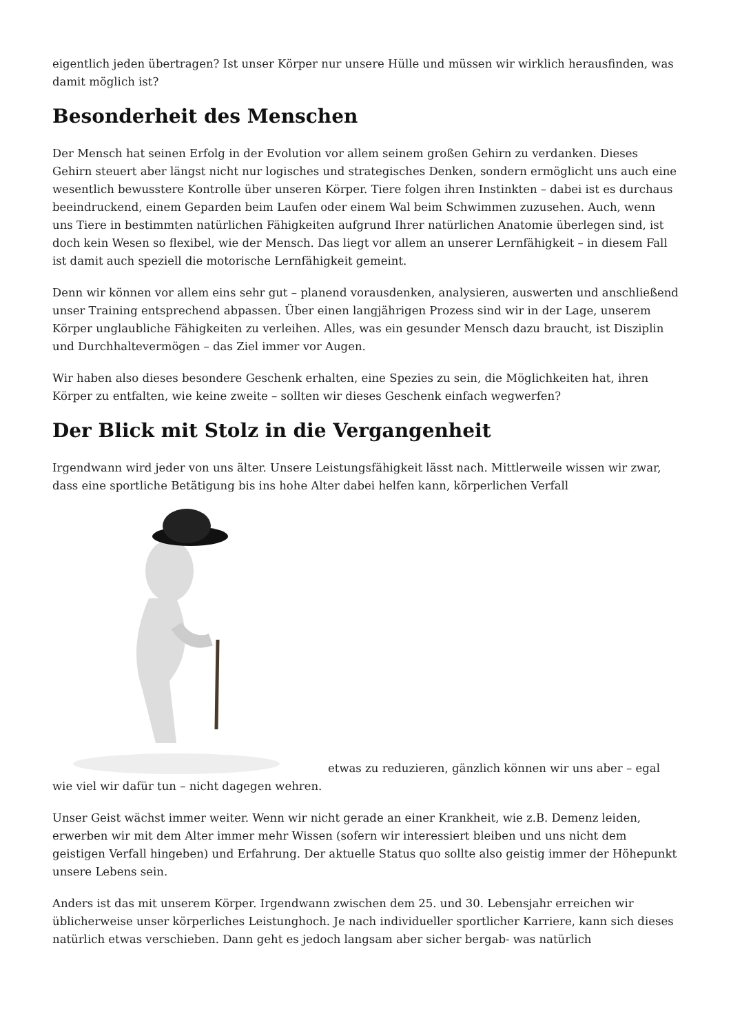eigentlich jeden übertragen? Ist unser Körper nur unsere Hülle und müssen wir wirklich herausfinden, was damit möglich ist?
Besonderheit des Menschen
Der Mensch hat seinen Erfolg in der Evolution vor allem seinem großen Gehirn zu verdanken. Dieses Gehirn steuert aber längst nicht nur logisches und strategisches Denken, sondern ermöglicht uns auch eine wesentlich bewusstere Kontrolle über unseren Körper. Tiere folgen ihren Instinkten – dabei ist es durchaus beeindruckend, einem Geparden beim Laufen oder einem Wal beim Schwimmen zuzusehen. Auch, wenn uns Tiere in bestimmten natürlichen Fähigkeiten aufgrund Ihrer natürlichen Anatomie überlegen sind, ist doch kein Wesen so flexibel, wie der Mensch. Das liegt vor allem an unserer Lernfähigkeit – in diesem Fall ist damit auch speziell die motorische Lernfähigkeit gemeint.
Denn wir können vor allem eins sehr gut – planend vorausdenken, analysieren, auswerten und anschließend unser Training entsprechend abpassen. Über einen langjährigen Prozess sind wir in der Lage, unserem Körper unglaubliche Fähigkeiten zu verleihen. Alles, was ein gesunder Mensch dazu braucht, ist Disziplin und Durchhaltevermögen – das Ziel immer vor Augen.
Wir haben also dieses besondere Geschenk erhalten, eine Spezies zu sein, die Möglichkeiten hat, ihren Körper zu entfalten, wie keine zweite – sollten wir dieses Geschenk einfach wegwerfen?
Der Blick mit Stolz in die Vergangenheit
Irgendwann wird jeder von uns älter. Unsere Leistungsfähigkeit lässt nach. Mittlerweile wissen wir zwar, dass eine sportliche Betätigung bis ins hohe Alter dabei helfen kann, körperlichen Verfall
etwas zu reduzieren, gänzlich können wir uns aber – egal wie viel wir dafür tun – nicht dagegen wehren.
Unser Geist wächst immer weiter. Wenn wir nicht gerade an einer Krankheit, wie z.B. Demenz leiden, erwerben wir mit dem Alter immer mehr Wissen (sofern wir interessiert bleiben und uns nicht dem geistigen Verfall hingeben) und Erfahrung. Der aktuelle Status quo sollte also geistig immer der Höhepunkt unsere Lebens sein.
Anders ist das mit unserem Körper. Irgendwann zwischen dem 25. und 30. Lebensjahr erreichen wir üblicherweise unser körperliches Leistunghoch. Je nach individueller sportlicher Karriere, kann sich dieses natürlich etwas verschieben. Dann geht es jedoch langsam aber sicher bergab- was natürlich